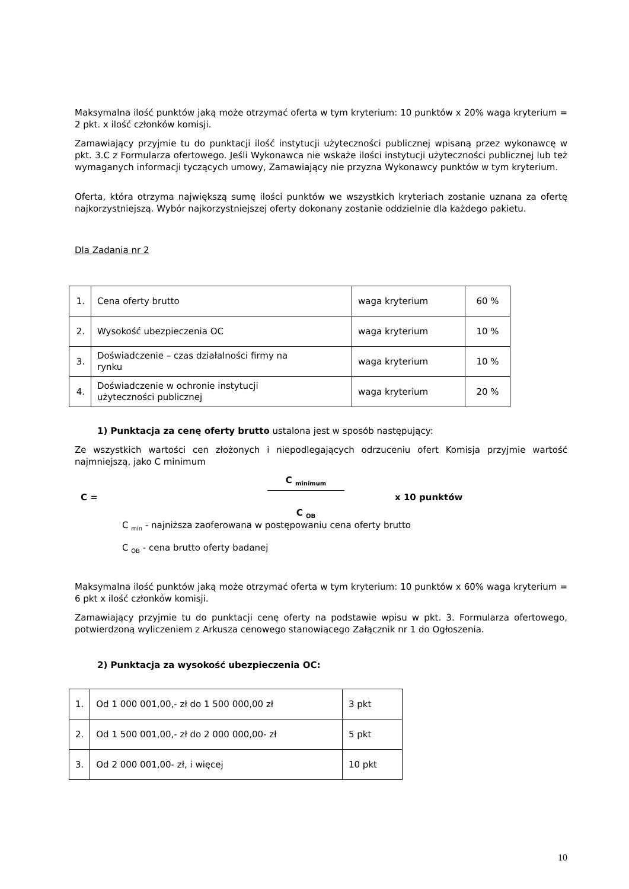Maksymalna ilość punktów jaką może otrzymać oferta w tym kryterium: 10 punktów x 20% waga kryterium = 2 pkt. x ilość członków komisji.
Zamawiający przyjmie tu do punktacji ilość instytucji użyteczności publicznej wpisaną przez wykonawcę w pkt. 3.C z Formularza ofertowego. Jeśli Wykonawca nie wskaże ilości instytucji użyteczności publicznej lub też wymaganych informacji tyczących umowy, Zamawiający nie przyzna Wykonawcy punktów w tym kryterium.
Oferta, która otrzyma największą sumę ilości punktów we wszystkich kryteriach zostanie uznana za ofertę najkorzystniejszą. Wybór najkorzystniejszej oferty dokonany zostanie oddzielnie dla każdego pakietu.
Dla Zadania nr 2
| 1. | Cena oferty brutto | waga kryterium | 60 % |
| 2. | Wysokość ubezpieczenia OC | waga kryterium | 10 % |
| 3. | Doświadczenie – czas działalności firmy na rynku | waga kryterium | 10 % |
| 4. | Doświadczenie w ochronie instytucji użyteczności publicznej | waga kryterium | 20 % |
1) Punktacja za cenę oferty brutto ustalona jest w sposób następujący:
Ze wszystkich wartości cen złożonych i niepodlegających odrzuceniu ofert Komisja przyjmie wartość najmniejszą, jako C minimum
C = C <sub>minimum</sub> C <sub>OB</sub> x 10 punktów
C <sub>min</sub> - najniższa zaoferowana w postępowaniu cena oferty brutto
C <sub>OB</sub> - cena brutto oferty badanej
Maksymalna ilość punktów jaką może otrzymać oferta w tym kryterium: 10 punktów x 60% waga kryterium = 6 pkt x ilość członków komisji.
Zamawiający przyjmie tu do punktacji cenę oferty na podstawie wpisu w pkt. 3. Formularza ofertowego, potwierdzoną wyliczeniem z Arkusza cenowego stanowiącego Załącznik nr 1 do Ogłoszenia.
2) Punktacja za wysokość ubezpieczenia OC:
| 1. | Od 1 000 001,00,- zł do 1 500 000,00 zł | 3 pkt |
| 2. | Od 1 500 001,00,- zł do 2 000 000,00- zł | 5 pkt |
| 3. | Od 2 000 001,00- zł, i więcej | 10 pkt |
10